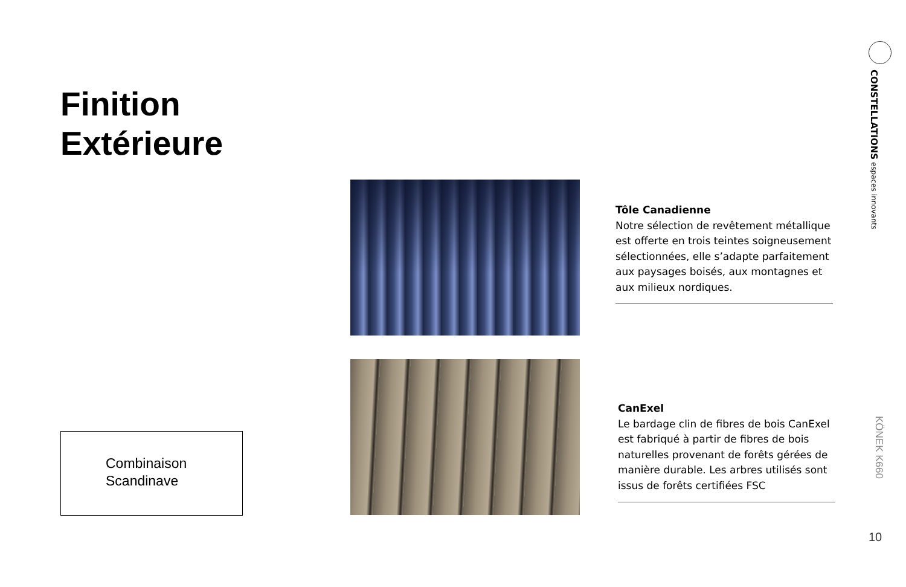Finition
Extérieure
CONSTELLATIONS espaces innovants
Tôle Canadienne
Notre sélection de revêtement métallique est offerte en trois teintes soigneusement sélectionnées, elle s’adapte parfaitement aux paysages boisés, aux montagnes et aux milieux nordiques.
CanExel
Le bardage clin de fibres de bois CanExel est fabriqué à partir de fibres de bois naturelles provenant de forêts gérées de manière durable. Les arbres utilisés sont issus de forêts certifiées FSC
KÖNEK K660
Combinaison
Scandinave
10